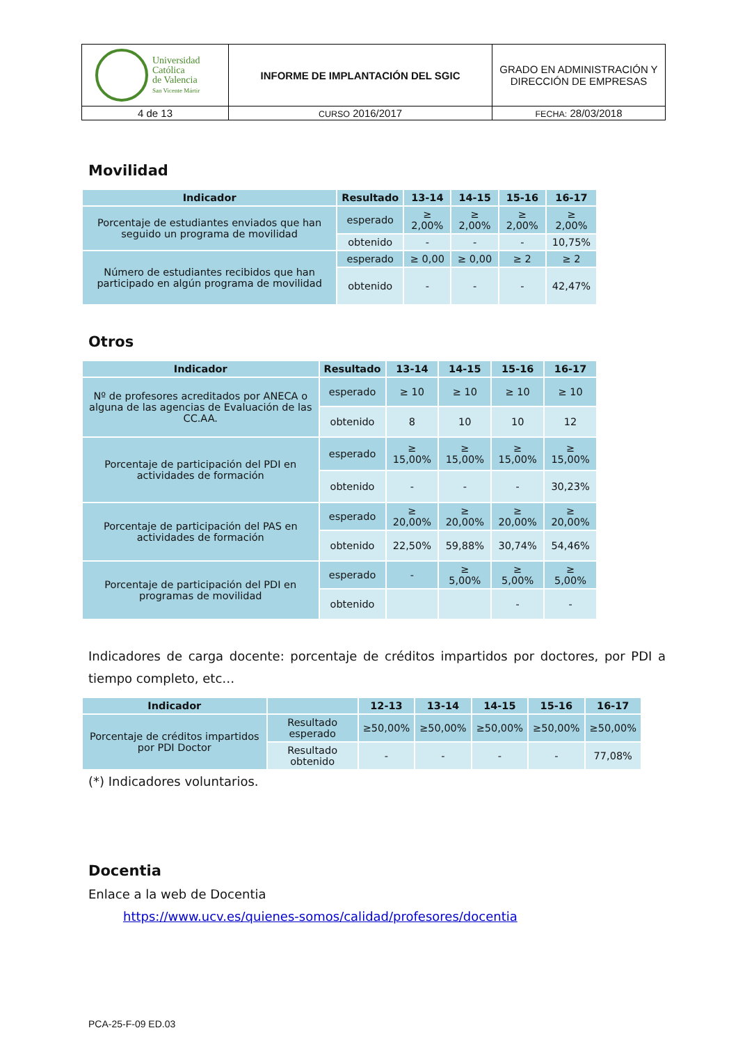| Universidad Católica de Valencia San Vicente Mártir | INFORME DE IMPLANTACIÓN DEL SGIC | GRADO EN ADMINISTRACIÓN Y DIRECCIÓN DE EMPRESAS |
| 4 de 13 | CURSO 2016/2017 | FECHA: 28/03/2018 |
Movilidad
| Indicador | Resultado | 13-14 | 14-15 | 15-16 | 16-17 |
| --- | --- | --- | --- | --- | --- |
| Porcentaje de estudiantes enviados que han seguido un programa de movilidad | esperado | ≥ 2,00% | ≥ 2,00% | ≥ 2,00% | ≥ 2,00% |
| | obtenido | - | - | - | 10,75% |
| Número de estudiantes recibidos que han participado en algún programa de movilidad | esperado | ≥ 0,00 | ≥ 0,00 | ≥ 2 | ≥ 2 |
| | obtenido | - | - | - | 42,47% |
Otros
| Indicador | Resultado | 13-14 | 14-15 | 15-16 | 16-17 |
| --- | --- | --- | --- | --- | --- |
| Nº de profesores acreditados por ANECA o alguna de las agencias de Evaluación de las CC.AA. | esperado | ≥ 10 | ≥ 10 | ≥ 10 | ≥ 10 |
| | obtenido | 8 | 10 | 10 | 12 |
| Porcentaje de participación del PDI en actividades de formación | esperado | ≥ 15,00% | ≥ 15,00% | ≥ 15,00% | ≥ 15,00% |
| | obtenido | - | - | - | 30,23% |
| Porcentaje de participación del PAS en actividades de formación | esperado | ≥ 20,00% | ≥ 20,00% | ≥ 20,00% | ≥ 20,00% |
| | obtenido | 22,50% | 59,88% | 30,74% | 54,46% |
| Porcentaje de participación del PDI en programas de movilidad | esperado | - | ≥ 5,00% | ≥ 5,00% | ≥ 5,00% |
| | obtenido | | | - | - |
Indicadores de carga docente: porcentaje de créditos impartidos por doctores, por PDI a tiempo completo, etc…
| Indicador | | 12-13 | 13-14 | 14-15 | 15-16 | 16-17 |
| --- | --- | --- | --- | --- | --- | --- |
| Porcentaje de créditos impartidos por PDI Doctor | Resultado esperado | ≥50,00% | ≥50,00% | ≥50,00% | ≥50,00% | ≥50,00% |
| | Resultado obtenido | - | - | - | - | 77,08% |
(*) Indicadores voluntarios.
Docentia
Enlace a la web de Docentia
https://www.ucv.es/quienes-somos/calidad/profesores/docentia
PCA-25-F-09 ED.03